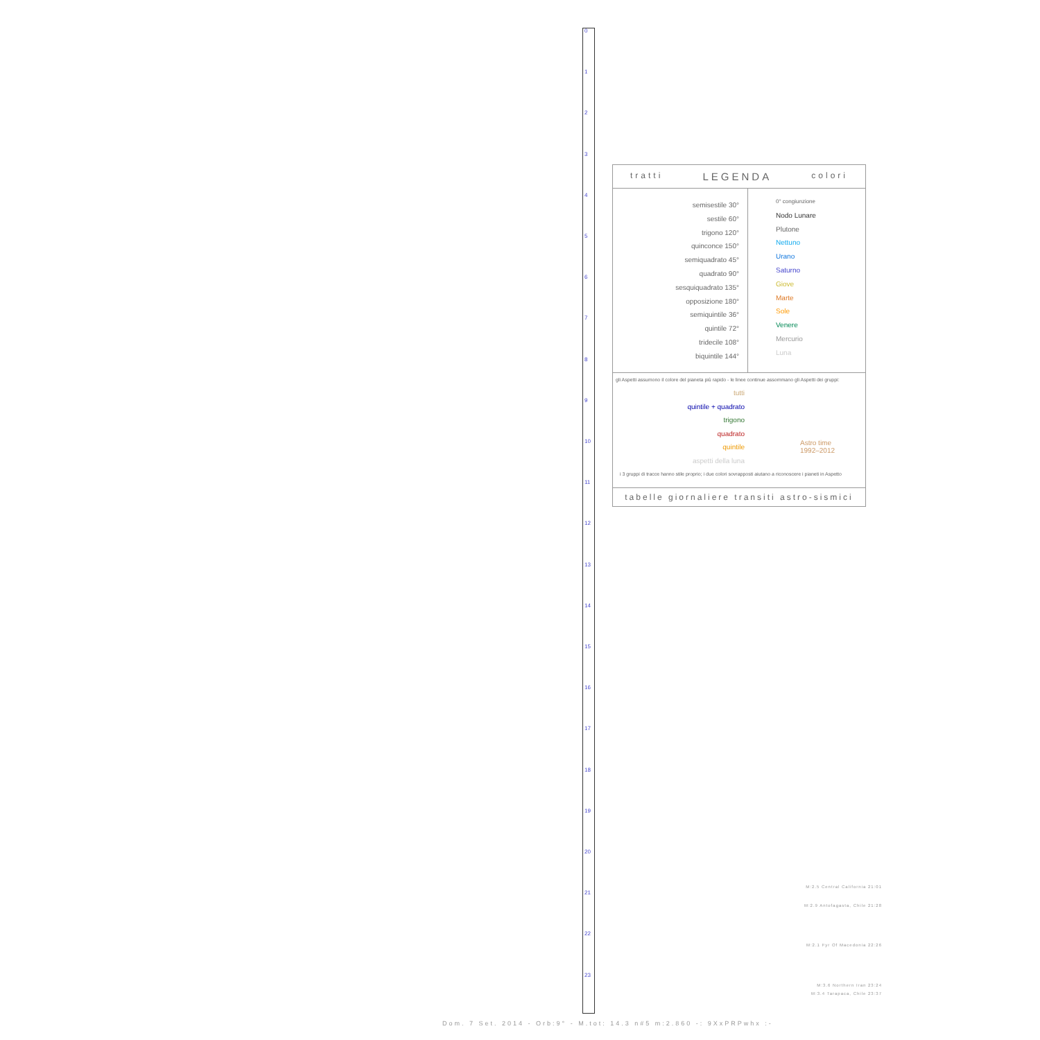0
1
2
3
4
5
6
7
8
9
10
11
12
13
14
15
16
17
18
19
20
21
22
23
tratti LEGENDA colori
semisestile 30°
sestile 60°
trigono 120°
quinconce 150°
semiquadrato 45°
quadrato 90°
sesquiquadrato 135°
opposizione 180°
semiquintile 36°
quintile 72°
tridecile 108°
biquintile 144°
0° congiunzione
Nodo Lunare
Plutone
Nettuno
Urano
Saturno
Giove
Marte
Sole
Venere
Mercurio
Luna
gli Aspetti assumono il colore del pianeta più rapido - le linee continue assommano gli Aspetti dei gruppi:
tutti
quintile + quadrato
trigono
quadrato
quintile
aspetti della luna
Astro time
1992–2012
i 3 gruppi di tracce hanno stile proprio; i due colori sovrapposti aiutano a riconoscere i pianeti in Aspetto
tabelle giornaliere transiti astro-sismici
M:2.5 Central California 21:01
M:2.9 Antofagasta, Chile 21:28
M:2.1 Fyr Of Macedonia 22:26
M:3.6 Northern Iran 23:24
M:3.4 Tarapaca, Chile 23:37
Dom. 7 Set. 2014 - Orb:9° - M.tot: 14.3 n#5 m:2.860 -: 9XxPRPwhx :-